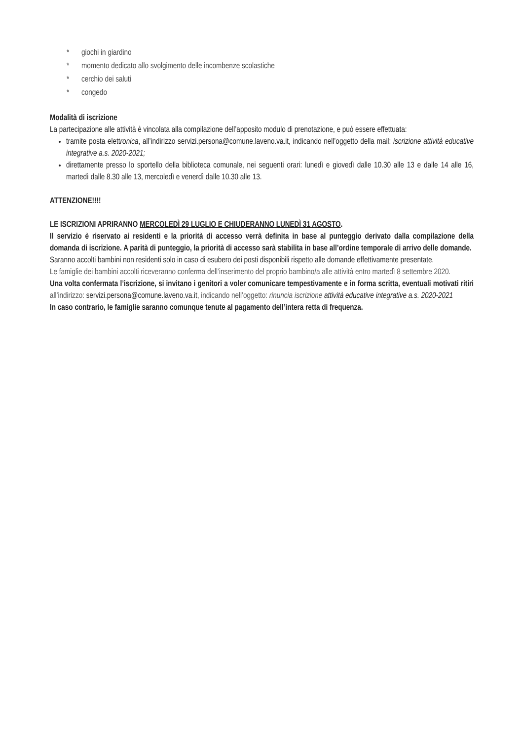* giochi in giardino
* momento dedicato allo svolgimento delle incombenze scolastiche
* cerchio dei saluti
* congedo
Modalità di iscrizione
La partecipazione alle attività è vincolata alla compilazione dell’apposito modulo di prenotazione, e può essere effettuata:
tramite posta elettronica, all’indirizzo servizi.persona@comune.laveno.va.it, indicando nell’oggetto della mail: iscrizione attività educative integrative a.s. 2020-2021;
direttamente presso lo sportello della biblioteca comunale, nei seguenti orari: lunedì e giovedì dalle 10.30 alle 13 e dalle 14 alle 16, martedì dalle 8.30 alle 13, mercoledì e venerdì dalle 10.30 alle 13.
ATTENZIONE!!!!
LE ISCRIZIONI APRIRANNO MERCOLEDÌ 29 LUGLIO E CHIUDERANNO LUNEDÌ 31 AGOSTO.
Il servizio è riservato ai residenti e la priorità di accesso verrà definita in base al punteggio derivato dalla compilazione della domanda di iscrizione. A parità di punteggio, la priorità di accesso sarà stabilita in base all’ordine temporale di arrivo delle domande.
Saranno accolti bambini non residenti solo in caso di esubero dei posti disponibili rispetto alle domande effettivamente presentate.
Le famiglie dei bambini accolti riceveranno conferma dell’inserimento del proprio bambino/a alle attività entro martedì 8 settembre 2020.
Una volta confermata l’iscrizione, si invitano i genitori a voler comunicare tempestivamente e in forma scritta, eventuali motivati ritiri all’indirizzo: servizi.persona@comune.laveno.va.it, indicando nell’oggetto: rinuncia iscrizione attività educative integrative a.s. 2020-2021
In caso contrario, le famiglie saranno comunque tenute al pagamento dell’intera retta di frequenza.